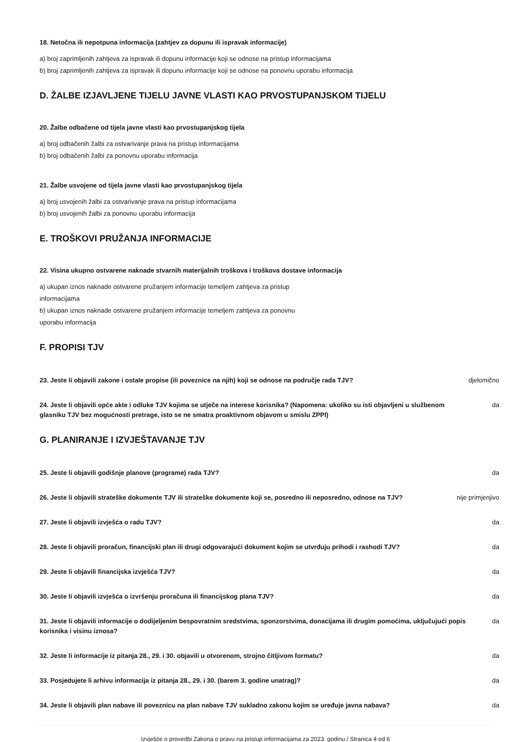18. Netočna ili nepotpuna informacija (zahtjev za dopunu ili ispravak informacije)
a) broj zaprimljenih zahtjeva za ispravak ili dopunu informacije koji se odnose na pristup informacijama
b) broj zaprimljenih zahtjeva za ispravak ili dopunu informacije koji se odnose na ponovnu uporabu informacija
D. ŽALBE IZJAVLJENE TIJELU JAVNE VLASTI KAO PRVOSTUPANJSKOM TIJELU
20. Žalbe odbačene od tijela javne vlasti kao prvostupanjskog tijela
a) broj odbačenih žalbi za ostvarivanje prava na pristup informacijama
b) broj odbačenih žalbi za ponovnu uporabu informacija
21. Žalbe usvojene od tijela javne vlasti kao prvostupanjskog tijela
a) broj usvojenih žalbi za ostvarivanje prava na pristup informacijama
b) broj usvojenih žalbi za ponovnu uporabu informacija
E. TROŠKOVI PRUŽANJA INFORMACIJE
22. Visina ukupno ostvarene naknade stvarnih materijalnih troškova i troškova dostave informacija
a) ukupan iznos naknade ostvarene pružanjem informacije temeljem zahtjeva za pristup informacijama
b) ukupan iznos naknade ostvarene pružanjem informacije temeljem zahtjeva za ponovnu uporabu informacija
F. PROPISI TJV
23. Jeste li objavili zakone i ostale propise (ili poveznice na njih) koji se odnose na područje rada TJV? djelomično
24. Jeste li objavili opće akte i odluke TJV kojima se utječe na interese korisnika? (Napomena: ukoliko su isti objavljeni u službenom glasniku TJV bez mogućnosti pretrage, isto se ne smatra proaktivnom objavom u smislu ZPPI) da
G. PLANIRANJE I IZVJEŠTAVANJE TJV
25. Jeste li objavili godišnje planove (programe) rada TJV? da
26. Jeste li objavili strateške dokumente TJV ili strateške dokumente koji se, posredno ili neposredno, odnose na TJV? nije primjenjivo
27. Jeste li objavili izvješća o radu TJV? da
28. Jeste li objavili proračun, financijski plan ili drugi odgovarajući dokument kojim se utvrđuju prihodi i rashodi TJV? da
29. Jeste li objavili financijska izvješća TJV? da
30. Jeste li objavili izvješća o izvršenju proračuna ili financijskog plana TJV? da
31. Jeste li objavili informacije o dodijeljenim bespovratnim sredstvima, sponzorstvima, donacijama ili drugim pomoćima, uključujući popis korisnika i visinu iznosa? da
32. Jeste li informacije iz pitanja 28., 29. i 30. objavili u otvorenom, strojno čitljivom formatu? da
33. Posjedujete li arhivu informacija iz pitanja 28., 29. i 30. (barem 3. godine unatrag)? da
34. Jeste li objavili plan nabave ili poveznicu na plan nabave TJV sukladno zakonu kojim se uređuje javna nabava? da
Izvješće o provedbi Zakona o pravu na pristup informacijama za 2023. godinu / Stranica 4 od 6